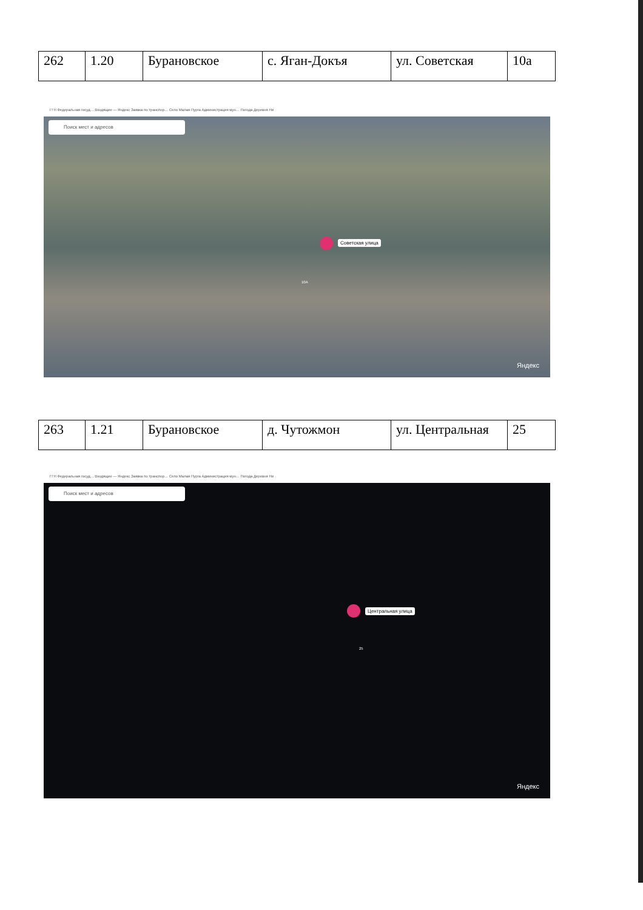| 262 | 1.20 | Бурановское | с. Яган-Докъя | ул. Советская | 10а |
ГГН Федеральная госуд… Входящие — Яндекс Заявка по транспор… Село Малая Пурга Администрация мун… Погода Деревня Ни
Поиск мест и адресов
Советская улица
10А
Яндекс
| 263 | 1.21 | Бурановское | д. Чутожмон | ул. Центральная | 25 |
ГГН Федеральная госуд… Входящие — Яндекс Заявка по транспор… Село Малая Пурга Администрация мун… Погода Деревня Ни
Поиск мест и адресов
Центральная улица
25
Яндекс